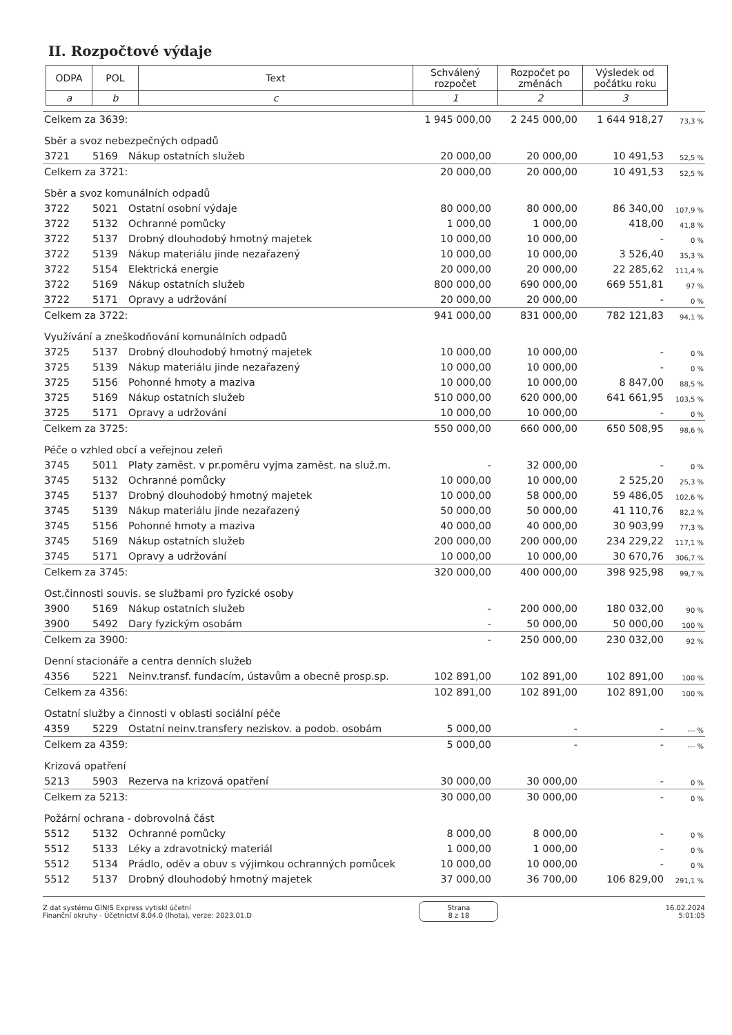II. Rozpočtové výdaje
| ODPA | POL | Text | Schválený rozpočet | Rozpočet po změnách | Výsledek od počátku roku |
| --- | --- | --- | --- | --- | --- |
| a | b | c | 1 | 2 | 3 |
| Celkem za 3639: | | | 1 945 000,00 | 2 245 000,00 | 1 644 918,27 | 73,3 % |
| Sběr a svoz nebezpečných odpadů | | | | | | |
| 3721 | 5169 | Nákup ostatních služeb | 20 000,00 | 20 000,00 | 10 491,53 | 52,5 % |
| Celkem za 3721: | | | 20 000,00 | 20 000,00 | 10 491,53 | 52,5 % |
| Sběr a svoz komunálních odpadů | | | | | | |
| 3722 | 5021 | Ostatní osobní výdaje | 80 000,00 | 80 000,00 | 86 340,00 | 107,9 % |
| 3722 | 5132 | Ochranné pomůcky | 1 000,00 | 1 000,00 | 418,00 | 41,8 % |
| 3722 | 5137 | Drobný dlouhodobý hmotný majetek | 10 000,00 | 10 000,00 | - | 0 % |
| 3722 | 5139 | Nákup materiálu jinde nezařazený | 10 000,00 | 10 000,00 | 3 526,40 | 35,3 % |
| 3722 | 5154 | Elektrická energie | 20 000,00 | 20 000,00 | 22 285,62 | 111,4 % |
| 3722 | 5169 | Nákup ostatních služeb | 800 000,00 | 690 000,00 | 669 551,81 | 97 % |
| 3722 | 5171 | Opravy a udržování | 20 000,00 | 20 000,00 | - | 0 % |
| Celkem za 3722: | | | 941 000,00 | 831 000,00 | 782 121,83 | 94,1 % |
| Využívání a zneškodňování komunálních odpadů | | | | | | |
| 3725 | 5137 | Drobný dlouhodobý hmotný majetek | 10 000,00 | 10 000,00 | - | 0 % |
| 3725 | 5139 | Nákup materiálu jinde nezařazený | 10 000,00 | 10 000,00 | - | 0 % |
| 3725 | 5156 | Pohonné hmoty a maziva | 10 000,00 | 10 000,00 | 8 847,00 | 88,5 % |
| 3725 | 5169 | Nákup ostatních služeb | 510 000,00 | 620 000,00 | 641 661,95 | 103,5 % |
| 3725 | 5171 | Opravy a udržování | 10 000,00 | 10 000,00 | - | 0 % |
| Celkem za 3725: | | | 550 000,00 | 660 000,00 | 650 508,95 | 98,6 % |
| Péče o vzhled obcí a veřejnou zeleň | | | | | | |
| 3745 | 5011 | Platy zaměst. v pr.poměru vyjma zaměst. na služ.m. | - | 32 000,00 | - | 0 % |
| 3745 | 5132 | Ochranné pomůcky | 10 000,00 | 10 000,00 | 2 525,20 | 25,3 % |
| 3745 | 5137 | Drobný dlouhodobý hmotný majetek | 10 000,00 | 58 000,00 | 59 486,05 | 102,6 % |
| 3745 | 5139 | Nákup materiálu jinde nezařazený | 50 000,00 | 50 000,00 | 41 110,76 | 82,2 % |
| 3745 | 5156 | Pohonné hmoty a maziva | 40 000,00 | 40 000,00 | 30 903,99 | 77,3 % |
| 3745 | 5169 | Nákup ostatních služeb | 200 000,00 | 200 000,00 | 234 229,22 | 117,1 % |
| 3745 | 5171 | Opravy a udržování | 10 000,00 | 10 000,00 | 30 670,76 | 306,7 % |
| Celkem za 3745: | | | 320 000,00 | 400 000,00 | 398 925,98 | 99,7 % |
| Ost.činnosti souvis. se službami pro fyzické osoby | | | | | | |
| 3900 | 5169 | Nákup ostatních služeb | - | 200 000,00 | 180 032,00 | 90 % |
| 3900 | 5492 | Dary fyzickým osobám | - | 50 000,00 | 50 000,00 | 100 % |
| Celkem za 3900: | | | - | 250 000,00 | 230 032,00 | 92 % |
| Denní stacionáře a centra denních služeb | | | | | | |
| 4356 | 5221 | Neinv.transf. fundacím, ústavům a obecně prosp.sp. | 102 891,00 | 102 891,00 | 102 891,00 | 100 % |
| Celkem za 4356: | | | 102 891,00 | 102 891,00 | 102 891,00 | 100 % |
| Ostatní služby a činnosti v oblasti sociální péče | | | | | | |
| 4359 | 5229 | Ostatní neinv.transfery neziskov. a podob. osobám | 5 000,00 | - | - | --- % |
| Celkem za 4359: | | | 5 000,00 | - | - | --- % |
| Krizová opatření | | | | | | |
| 5213 | 5903 | Rezerva na krizová opatření | 30 000,00 | 30 000,00 | - | 0 % |
| Celkem za 5213: | | | 30 000,00 | 30 000,00 | - | 0 % |
| Požární ochrana - dobrovolná část | | | | | | |
| 5512 | 5132 | Ochranné pomůcky | 8 000,00 | 8 000,00 | - | 0 % |
| 5512 | 5133 | Léky a zdravotnický materiál | 1 000,00 | 1 000,00 | - | 0 % |
| 5512 | 5134 | Prádlo, oděv a obuv s výjimkou ochranných pomůcek | 10 000,00 | 10 000,00 | - | 0 % |
| 5512 | 5137 | Drobný dlouhodobý hmotný majetek | 37 000,00 | 36 700,00 | 106 829,00 | 291,1 % |
Z dat systému GINIS Express vytiskl účetní
Finanční okruhy - Účetnictví 8.04.0 (lhota), verze: 2023.01.D
Strana
8 z 18
16.02.2024
5:01:05